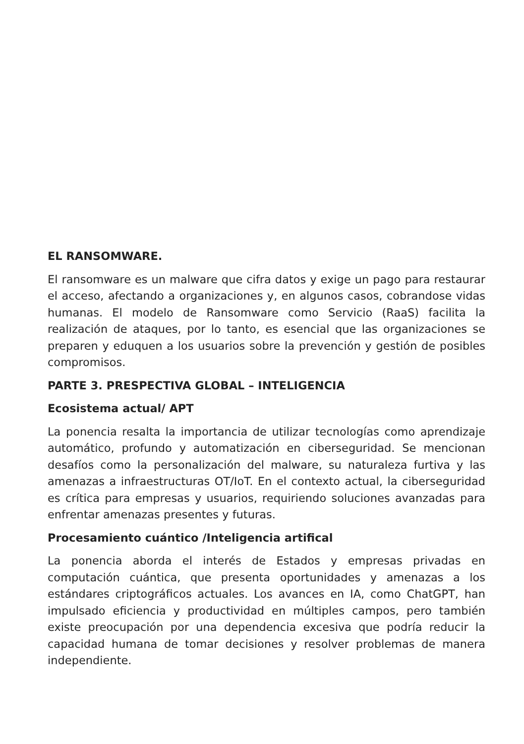EL RANSOMWARE.
El ransomware es un malware que cifra datos y exige un pago para restaurar el acceso, afectando a organizaciones y, en algunos casos, cobrandose vidas humanas. El modelo de Ransomware como Servicio (RaaS) facilita la realización de ataques, por lo tanto, es esencial que las organizaciones se preparen y eduquen a los usuarios sobre la prevención y gestión de posibles compromisos.
PARTE 3. PRESPECTIVA GLOBAL – INTELIGENCIA
Ecosistema actual/ APT
La ponencia resalta la importancia de utilizar tecnologías como aprendizaje automático, profundo y automatización en ciberseguridad. Se mencionan desafíos como la personalización del malware, su naturaleza furtiva y las amenazas a infraestructuras OT/IoT. En el contexto actual, la ciberseguridad es crítica para empresas y usuarios, requiriendo soluciones avanzadas para enfrentar amenazas presentes y futuras.
Procesamiento cuántico /Inteligencia artifical
La ponencia aborda el interés de Estados y empresas privadas en computación cuántica, que presenta oportunidades y amenazas a los estándares criptográficos actuales. Los avances en IA, como ChatGPT, han impulsado eficiencia y productividad en múltiples campos, pero también existe preocupación por una dependencia excesiva que podría reducir la capacidad humana de tomar decisiones y resolver problemas de manera independiente.